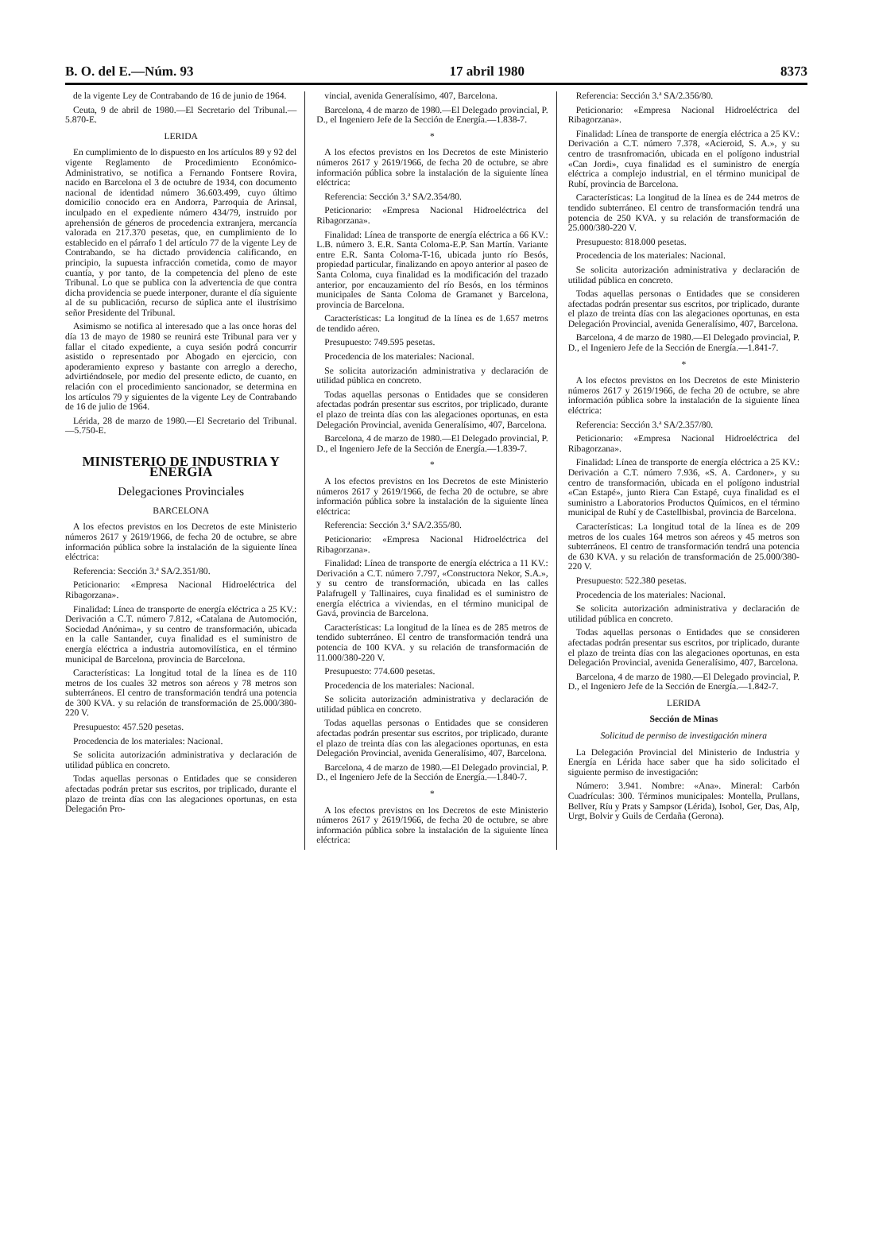B. O. del E.—Núm. 93 17 abril 1980 8373
de la vigente Ley de Contrabando de 16 de junio de 1964.
Ceuta, 9 de abril de 1980.—El Secretario del Tribunal.—5.870-E.
LERIDA
En cumplimiento de lo dispuesto en los artículos 89 y 92 del vigente Reglamento de Procedimiento Económico-Administrativo, se notifica a Fernando Fontsere Rovira, nacido en Barcelona el 3 de octubre de 1934, con documento nacional de identidad número 36.603.499, cuyo último domicilio conocido era en Andorra, Parroquia de Arinsal, inculpado en el expediente número 434/79, instruido por aprehensión de géneros de procedencia extranjera, mercancía valorada en 217.370 pesetas, que, en cumplimiento de lo establecido en el párrafo 1 del artículo 77 de la vigente Ley de Contrabando, se ha dictado providencia calificando, en principio, la supuesta infracción cometida, como de mayor cuantía, y por tanto, de la competencia del pleno de este Tribunal. Lo que se publica con la advertencia de que contra dicha providencia se puede interponer, durante el día siguiente al de su publicación, recurso de súplica ante el ilustrísimo señor Presidente del Tribunal.
Asimismo se notifica al interesado que a las once horas del día 13 de mayo de 1980 se reunirá este Tribunal para ver y fallar el citado expediente, a cuya sesión podrá concurrir asistido o representado por Abogado en ejercicio, con apoderamiento expreso y bastante con arreglo a derecho, advirtiéndosele, por medio del presente edicto, de cuanto, en relación con el procedimiento sancionador, se determina en los artículos 79 y siguientes de la vigente Ley de Contrabando de 16 de julio de 1964.
Lérida, 28 de marzo de 1980.—El Secretario del Tribunal.—5.750-E.
MINISTERIO DE INDUSTRIA Y ENERGIA
Delegaciones Provinciales
BARCELONA
A los efectos previstos en los Decretos de este Ministerio números 2617 y 2619/1966, de fecha 20 de octubre, se abre información pública sobre la instalación de la siguiente línea eléctrica:
Referencia: Sección 3.ª SA/2.351/80.
Peticionario: «Empresa Nacional Hidroeléctrica del Ribagorzana».
Finalidad: Línea de transporte de energía eléctrica a 25 KV.: Derivación a C.T. número 7.812, «Catalana de Automoción, Sociedad Anónima», y su centro de transformación, ubicada en la calle Santander, cuya finalidad es el suministro de energía eléctrica a industria automovilística, en el término municipal de Barcelona, provincia de Barcelona.
Características: La longitud total de la línea es de 110 metros de los cuales 32 metros son aéreos y 78 metros son subterráneos. El centro de transformación tendrá una potencia de 300 KVA. y su relación de transformación de 25.000/380-220 V.
Presupuesto: 457.520 pesetas.
Procedencia de los materiales: Nacional.
Se solicita autorización administrativa y declaración de utilidad pública en concreto.
Todas aquellas personas o Entidades que se consideren afectadas podrán pretar sus escritos, por triplicado, durante el plazo de treinta días con las alegaciones oportunas, en esta Delegación Pro-
vincial, avenida Generalísimo, 407, Barcelona.
Barcelona, 4 de marzo de 1980.—El Delegado provincial, P. D., el Ingeniero Jefe de la Sección de Energía.—1.838-7.
*
A los efectos previstos en los Decretos de este Ministerio números 2617 y 2619/1966, de fecha 20 de octubre, se abre información pública sobre la instalación de la siguiente línea eléctrica:
Referencia: Sección 3.ª SA/2.354/80.
Peticionario: «Empresa Nacional Hidroeléctrica del Ribagorzana».
Finalidad: Línea de transporte de energía eléctrica a 66 KV.: L.B. número 3. E.R. Santa Coloma-E.P. San Martín. Variante entre E.R. Santa Coloma-T-16, ubicada junto río Besós, propiedad particular, finalizando en apoyo anterior al paseo de Santa Coloma, cuya finalidad es la modificación del trazado anterior, por encauzamiento del río Besós, en los términos municipales de Santa Coloma de Gramanet y Barcelona, provincia de Barcelona.
Características: La longitud de la línea es de 1.657 metros de tendido aéreo.
Presupuesto: 749.595 pesetas.
Procedencia de los materiales: Nacional.
Se solicita autorización administrativa y declaración de utilidad pública en concreto.
Todas aquellas personas o Entidades que se consideren afectadas podrán presentar sus escritos, por triplicado, durante el plazo de treinta días con las alegaciones oportunas, en esta Delegación Provincial, avenida Generalísimo, 407, Barcelona.
Barcelona, 4 de marzo de 1980.—El Delegado provincial, P. D., el Ingeniero Jefe de la Sección de Energía.—1.839-7.
*
A los efectos previstos en los Decretos de este Ministerio números 2617 y 2619/1966, de fecha 20 de octubre, se abre información pública sobre la instalación de la siguiente línea eléctrica:
Referencia: Sección 3.ª SA/2.355/80.
Peticionario: «Empresa Nacional Hidroeléctrica del Ribagorzana».
Finalidad: Línea de transporte de energía eléctrica a 11 KV.: Derivación a C.T. número 7.797, «Constructora Nekor, S.A.», y su centro de transformación, ubicada en las calles Palafrugell y Tallinaires, cuya finalidad es el suministro de energía eléctrica a viviendas, en el término municipal de Gavá, provincia de Barcelona.
Características: La longitud de la línea es de 285 metros de tendido subterráneo. El centro de transformación tendrá una potencia de 100 KVA. y su relación de transformación de 11.000/380-220 V.
Presupuesto: 774.600 pesetas.
Procedencia de los materiales: Nacional.
Se solicita autorización administrativa y declaración de utilidad pública en concreto.
Todas aquellas personas o Entidades que se consideren afectadas podrán presentar sus escritos, por triplicado, durante el plazo de treinta días con las alegaciones oportunas, en esta Delegación Provincial, avenida Generalísimo, 407, Barcelona.
Barcelona, 4 de marzo de 1980.—El Delegado provincial, P. D., el Ingeniero Jefe de la Sección de Energía.—1.840-7.
*
A los efectos previstos en los Decretos de este Ministerio números 2617 y 2619/1966, de fecha 20 de octubre, se abre información pública sobre la instalación de la siguiente línea eléctrica:
Referencia: Sección 3.ª SA/2.356/80.
Peticionario: «Empresa Nacional Hidroeléctrica del Ribagorzana».
Finalidad: Línea de transporte de energía eléctrica a 25 KV.: Derivación a C.T. número 7.378, «Acieroid, S. A.», y su centro de trasnfromación, ubicada en el polígono industrial «Can Jordi», cuya finalidad es el suministro de energía eléctrica a complejo industrial, en el término municipal de Rubí, provincia de Barcelona.
Características: La longitud de la línea es de 244 metros de tendido subterráneo. El centro de transformación tendrá una potencia de 250 KVA. y su relación de transformación de 25.000/380-220 V.
Presupuesto: 818.000 pesetas.
Procedencia de los materiales: Nacional.
Se solicita autorización administrativa y declaración de utilidad pública en concreto.
Todas aquellas personas o Entidades que se consideren afectadas podrán presentar sus escritos, por triplicado, durante el plazo de treinta días con las alegaciones oportunas, en esta Delegación Provincial, avenida Generalísimo, 407, Barcelona.
Barcelona, 4 de marzo de 1980.—El Delegado provincial, P. D., el Ingeniero Jefe de la Sección de Energía.—1.841-7.
*
A los efectos previstos en los Decretos de este Ministerio números 2617 y 2619/1966, de fecha 20 de octubre, se abre información pública sobre la instalación de la siguiente línea eléctrica:
Referencia: Sección 3.ª SA/2.357/80.
Peticionario: «Empresa Nacional Hidroeléctrica del Ribagorzana».
Finalidad: Línea de transporte de energía eléctrica a 25 KV.: Derivación a C.T. número 7.936, «S. A. Cardoner», y su centro de transformación, ubicada en el polígono industrial «Can Estapé», junto Riera Can Estapé, cuya finalidad es el suministro a Laboratorios Productos Químicos, en el término municipal de Rubí y de Castellbisbal, provincia de Barcelona.
Características: La longitud total de la línea es de 209 metros de los cuales 164 metros son aéreos y 45 metros son subterráneos. El centro de transformación tendrá una potencia de 630 KVA. y su relación de transformación de 25.000/380-220 V.
Presupuesto: 522.380 pesetas.
Procedencia de los materiales: Nacional.
Se solicita autorización administrativa y declaración de utilidad pública en concreto.
Todas aquellas personas o Entidades que se consideren afectadas podrán presentar sus escritos, por triplicado, durante el plazo de treinta días con las alegaciones oportunas, en esta Delegación Provincial, avenida Generalísimo, 407, Barcelona.
Barcelona, 4 de marzo de 1980.—El Delegado provincial, P. D., el Ingeniero Jefe de la Sección de Energía.—1.842-7.
LERIDA
Sección de Minas
Solicitud de permiso de investigación minera
La Delegación Provincial del Ministerio de Industria y Energía en Lérida hace saber que ha sido solicitado el siguiente permiso de investigación:
Número: 3.941. Nombre: «Ana». Mineral: Carbón Cuadrículas: 300. Términos municipales: Montella, Prullans, Bellver, Ríu y Prats y Sampsor (Lérida), Isobol, Ger, Das, Alp, Urgt, Bolvir y Guils de Cerdaña (Gerona).